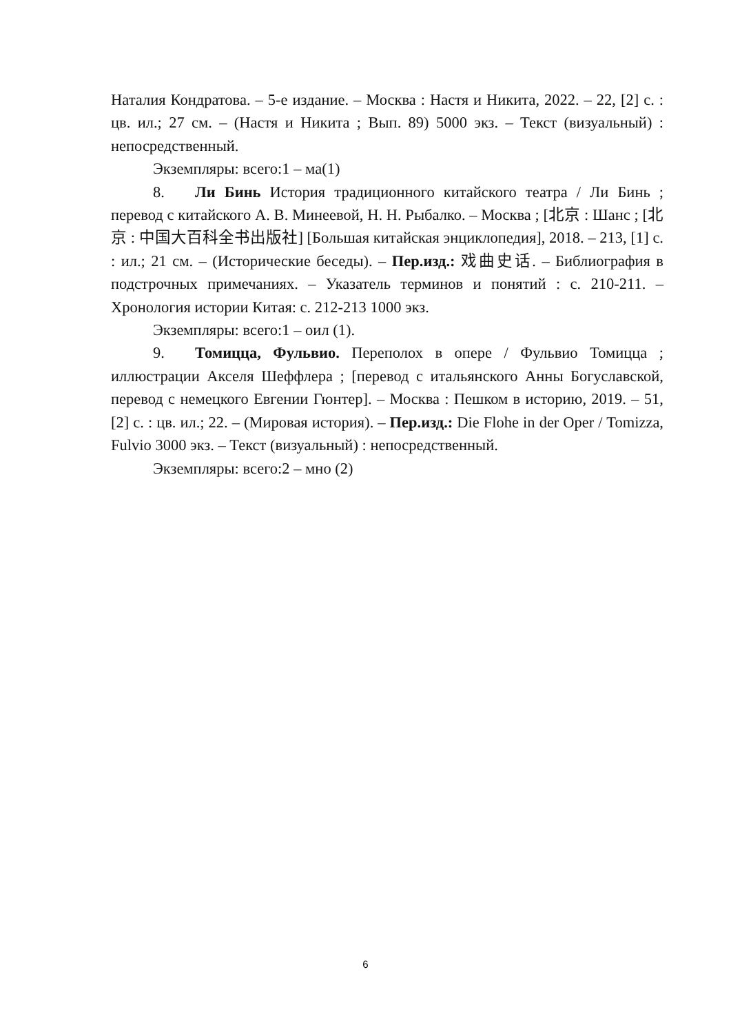Наталия Кондратова. – 5-е издание. – Москва : Настя и Никита, 2022. – 22, [2] с. : цв. ил.; 27 см. – (Настя и Никита ; Вып. 89) 5000 экз. – Текст (визуальный) : непосредственный.
Экземпляры: всего:1 – ма(1)
8. Ли Бинь История традиционного китайского театра / Ли Бинь ; перевод с китайского А. В. Минеевой, Н. Н. Рыбалко. – Москва ; [北京 : Шанс ; [北京 : 中国大百科全书出版社] [Большая китайская энциклопедия], 2018. – 213, [1] с. : ил.; 21 см. – (Исторические беседы). – Пер.изд.: 戏曲史话. – Библиография в подстрочных примечаниях. – Указатель терминов и понятий : с. 210-211. – Хронология истории Китая: с. 212-213 1000 экз.
Экземпляры: всего:1 – оил (1).
9. Томицца, Фульвио. Переполох в опере / Фульвио Томицца ; иллюстрации Акселя Шеффлера ; [перевод с итальянского Анны Богуславской, перевод с немецкого Евгении Гюнтер]. – Москва : Пешком в историю, 2019. – 51, [2] с. : цв. ил.; 22. – (Мировая история). – Пер.изд.: Die Flohe in der Oper / Tomizza, Fulvio 3000 экз. – Текст (визуальный) : непосредственный.
Экземпляры: всего:2 – мно (2)
6